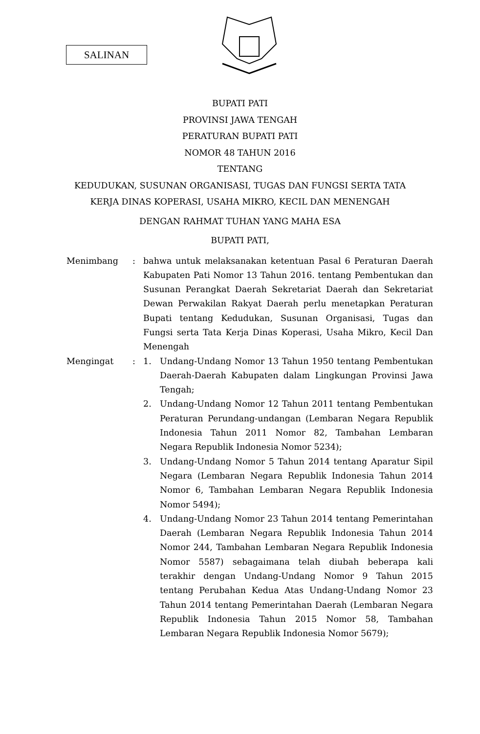SALINAN
BUPATI PATI
PROVINSI JAWA TENGAH
PERATURAN BUPATI PATI
NOMOR 48 TAHUN 2016
TENTANG
KEDUDUKAN, SUSUNAN ORGANISASI, TUGAS DAN FUNGSI SERTA TATA
KERJA DINAS KOPERASI, USAHA MIKRO, KECIL DAN MENENGAH
DENGAN RAHMAT TUHAN YANG MAHA ESA
BUPATI PATI,
Menimbang : bahwa untuk melaksanakan ketentuan Pasal 6 Peraturan Daerah Kabupaten Pati Nomor 13 Tahun 2016. tentang Pembentukan dan Susunan Perangkat Daerah Sekretariat Daerah dan Sekretariat Dewan Perwakilan Rakyat Daerah perlu menetapkan Peraturan Bupati tentang Kedudukan, Susunan Organisasi, Tugas dan Fungsi serta Tata Kerja Dinas Koperasi, Usaha Mikro, Kecil Dan Menengah
Mengingat : 1. Undang-Undang Nomor 13 Tahun 1950 tentang Pembentukan Daerah-Daerah Kabupaten dalam Lingkungan Provinsi Jawa Tengah;
2. Undang-Undang Nomor 12 Tahun 2011 tentang Pembentukan Peraturan Perundang-undangan (Lembaran Negara Republik Indonesia Tahun 2011 Nomor 82, Tambahan Lembaran Negara Republik Indonesia Nomor 5234);
3. Undang-Undang Nomor 5 Tahun 2014 tentang Aparatur Sipil Negara (Lembaran Negara Republik Indonesia Tahun 2014 Nomor 6, Tambahan Lembaran Negara Republik Indonesia Nomor 5494);
4. Undang-Undang Nomor 23 Tahun 2014 tentang Pemerintahan Daerah (Lembaran Negara Republik Indonesia Tahun 2014 Nomor 244, Tambahan Lembaran Negara Republik Indonesia Nomor 5587) sebagaimana telah diubah beberapa kali terakhir dengan Undang-Undang Nomor 9 Tahun 2015 tentang Perubahan Kedua Atas Undang-Undang Nomor 23 Tahun 2014 tentang Pemerintahan Daerah (Lembaran Negara Republik Indonesia Tahun 2015 Nomor 58, Tambahan Lembaran Negara Republik Indonesia Nomor 5679);